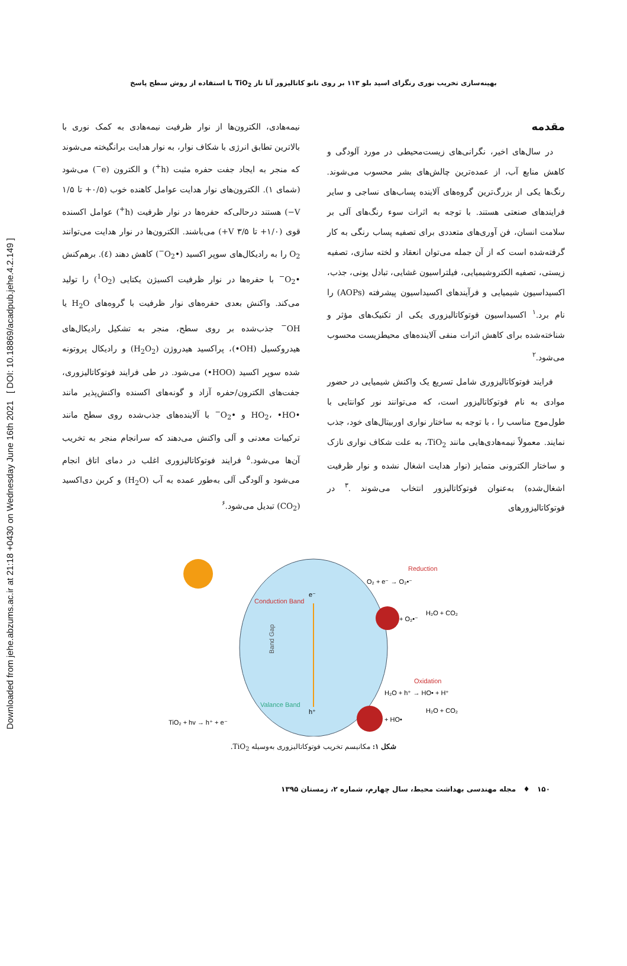Downloaded from jehe.abzums.ac.ir at 21:18 +0430 on Wednesday June 16th 2021 [ DOI: 10.18869/acadpub.jehe.4.2.149 ]
بهینه‌سازی تخریب نوری رنگزای اسید بلو ۱۱۳ بر روی نانو کاتالیزور آنا تاز TiO<sub>2</sub> با استفاده از روش سطح پاسخ
مقدمه
در سال‌های اخیر، نگرانی‌های زیست‌محیطی در مورد آلودگی و کاهش منابع آب، از عمده‌ترین چالش‌های بشر محسوب می‌شوند. رنگ‌ها یکی از بزرگ‌ترین گروه‌های آلاینده پساب‌های نساجی و سایر فرایندهای صنعتی هستند. با توجه به اثرات سوء رنگ‌های آلی بر سلامت انسان، فن آوری‌های متعددی برای تصفیه پساب رنگی به کار گرفته‌شده است که از آن جمله می‌توان انعقاد و لخته سازی، تصفیه زیستی، تصفیه الکتروشیمیایی، فیلتراسیون غشایی، تبادل یونی، جذب، اکسیداسیون شیمیایی و فرآیندهای اکسیداسیون پیشرفته (AOPs) را نام برد.<sup>۱</sup> اکسیداسیون فوتوکاتالیزوری یکی از تکنیک‌های مؤثر و شناخته‌شده برای کاهش اثرات منفی آلاینده‌های محیطزیست محسوب می‌شود.<sup>۲</sup>
فرایند فوتوکاتالیزوری شامل تسریع یک واکنش شیمیایی در حضور موادی به نام فوتوکاتالیزور است، که می‌توانند نور کوانتایی با طول‌موج مناسب را ، با توجه به ساختار نواری اوربیتال‌های خود، جذب نمایند. معمولاً نیمه‌هادی‌هایی مانند TiO<sub>2</sub>، به علت شکاف نواری نازک و ساختار الکترونی متمایز (نوار هدایت اشغال نشده و نوار ظرفیت اشغال‌شده) به‌عنوان فوتوکاتالیزور انتخاب می‌شوند .<sup>۳</sup> در فوتوکاتالیزورهای
نیمه‌هادی، الکترون‌ها از نوار ظرفیت نیمه‌هادی به کمک نوری با بالاترین تطابق انرژی با شکاف نوار، به نوار هدایت برانگیخته می‌شوند که منجر به ایجاد جفت حفره مثبت (h<sup>+</sup>) و الکترون (e<sup>−</sup>) می‌شود (شمای ۱). الکترون‌های نوار هدایت عوامل کاهنده خوب (۰/۵+ تا ۱/۵ V−) هستند درحالی‌که حفره‌ها در نوار ظرفیت (h<sup>+</sup>) عوامل اکسنده قوی (۱/۰+ تا V ۳/۵+) می‌باشند. الکترون‌ها در نوار هدایت می‌توانند O<sub>2</sub> را به رادیکال‌های سوپر اکسید (•O<sub>2</sub><sup>−</sup>) کاهش دهند (٤). برهم‌کنش •O<sub>2</sub><sup>−</sup> با حفره‌ها در نوار ظرفیت اکسیژن یکتایی (<sup>1</sup>O<sub>2</sub>) را تولید می‌کند. واکنش بعدی حفره‌های نوار ظرفیت با گروه‌های H<sub>2</sub>O یا OH<sup>−</sup> جذب‌شده بر روی سطح، منجر به تشکیل رادیکال‌های هیدروکسیل (OH•)، پراکسید هیدروژن (H<sub>2</sub>O<sub>2</sub>) و رادیکال پروتونه شده سوپر اکسید (HOO•) می‌شود. در طی فرایند فوتوکاتالیزوری، جفت‌های الکترون/حفره آزاد و گونه‌های اکسنده واکنش‌پذیر مانند •HO<sub>2</sub>، •HO و •O<sub>2</sub><sup>−</sup> با آلاینده‌های جذب‌شده روی سطح مانند ترکیبات معدنی و آلی واکنش می‌دهند که سرانجام منجر به تخریب آن‌ها می‌شود.<sup>۵</sup> فرایند فوتوکاتالیزوری اغلب در دمای اتاق انجام می‌شود و آلودگی آلی به‌طور عمده به آب (H<sub>2</sub>O) و کربن دی‌اکسید (CO<sub>2</sub>) تبدیل می‌شود.<sup>۶</sup>
Conduction Band
Valance Band
Band Gap
e⁻
h⁺
Reduction
O₂ + e⁻ → O₂•⁻
+ O₂•⁻
H₂O + CO₂
Oxidation
H₂O + h⁺ → HO• + H⁺
+ HO•
H₂O + CO₂
TiO₂ + hv → h⁺ + e⁻
شکل ۱: مکانیسم تخریب فوتوکاتالیزوری به‌وسیله TiO<sub>2</sub>.
۱۵۰ ♦ مجله مهندسی بهداشت محیط، سال چهارم، شماره ۲، زمستان ۱۳۹۵